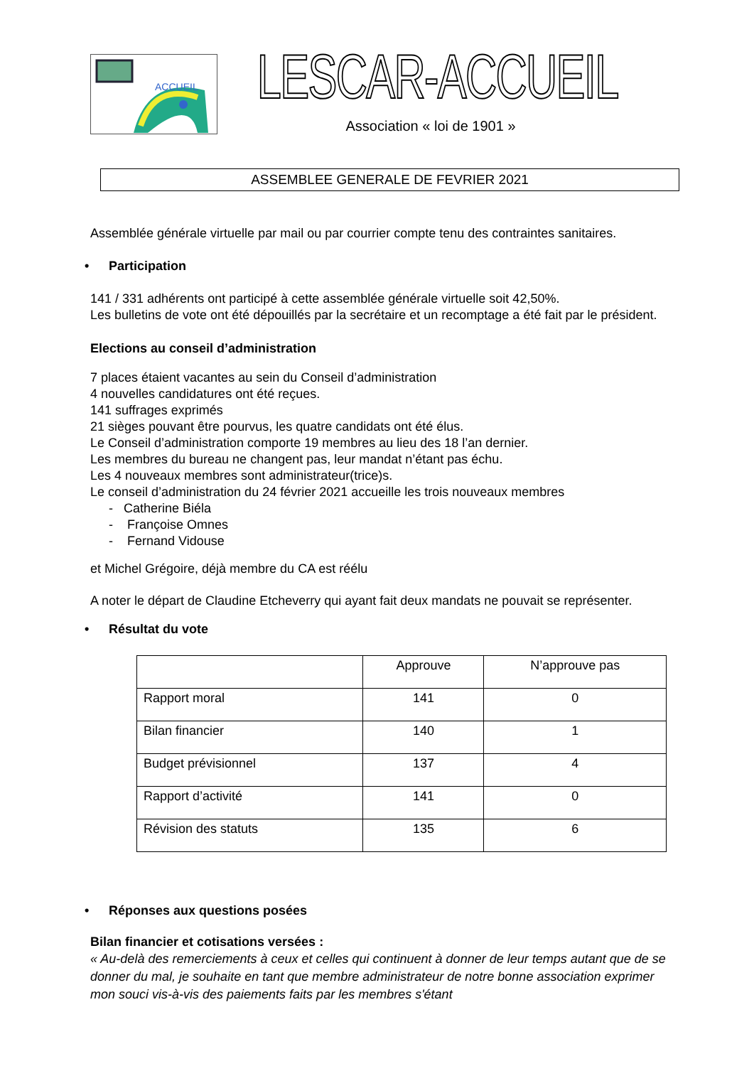ACCUEIL
LESCAR-ACCUEIL
Association « loi de 1901 »
ASSEMBLEE GENERALE DE FEVRIER 2021
Assemblée générale virtuelle par mail ou par courrier compte tenu des contraintes sanitaires.
• Participation
141 / 331 adhérents ont participé à cette assemblée générale virtuelle soit 42,50%.
Les bulletins de vote ont été dépouillés par la secrétaire et un recomptage a été fait par le président.
Elections au conseil d’administration
7 places étaient vacantes au sein du Conseil d’administration
4 nouvelles candidatures ont été reçues.
141 suffrages exprimés
21 sièges pouvant être pourvus, les quatre candidats ont été élus.
Le Conseil d’administration comporte 19 membres au lieu des 18 l’an dernier.
Les membres du bureau ne changent pas, leur mandat n’étant pas échu.
Les 4 nouveaux membres sont administrateur(trice)s.
Le conseil d’administration du 24 février 2021 accueille les trois nouveaux membres
- Catherine Biéla
- Françoise Omnes
- Fernand Vidouse
et Michel Grégoire, déjà membre du CA est réélu
A noter le départ de Claudine Etcheverry qui ayant fait deux mandats ne pouvait se représenter.
• Résultat du vote
| | Approuve | N’approuve pas |
| --- | --- | --- |
| Rapport moral | 141 | 0 |
| Bilan financier | 140 | 1 |
| Budget prévisionnel | 137 | 4 |
| Rapport d’activité | 141 | 0 |
| Révision des statuts | 135 | 6 |
• Réponses aux questions posées
Bilan financier et cotisations versées :
« Au-delà des remerciements à ceux et celles qui continuent à donner de leur temps autant que de se donner du mal, je souhaite en tant que membre administrateur de notre bonne association exprimer mon souci vis-à-vis des paiements faits par les membres s'étant